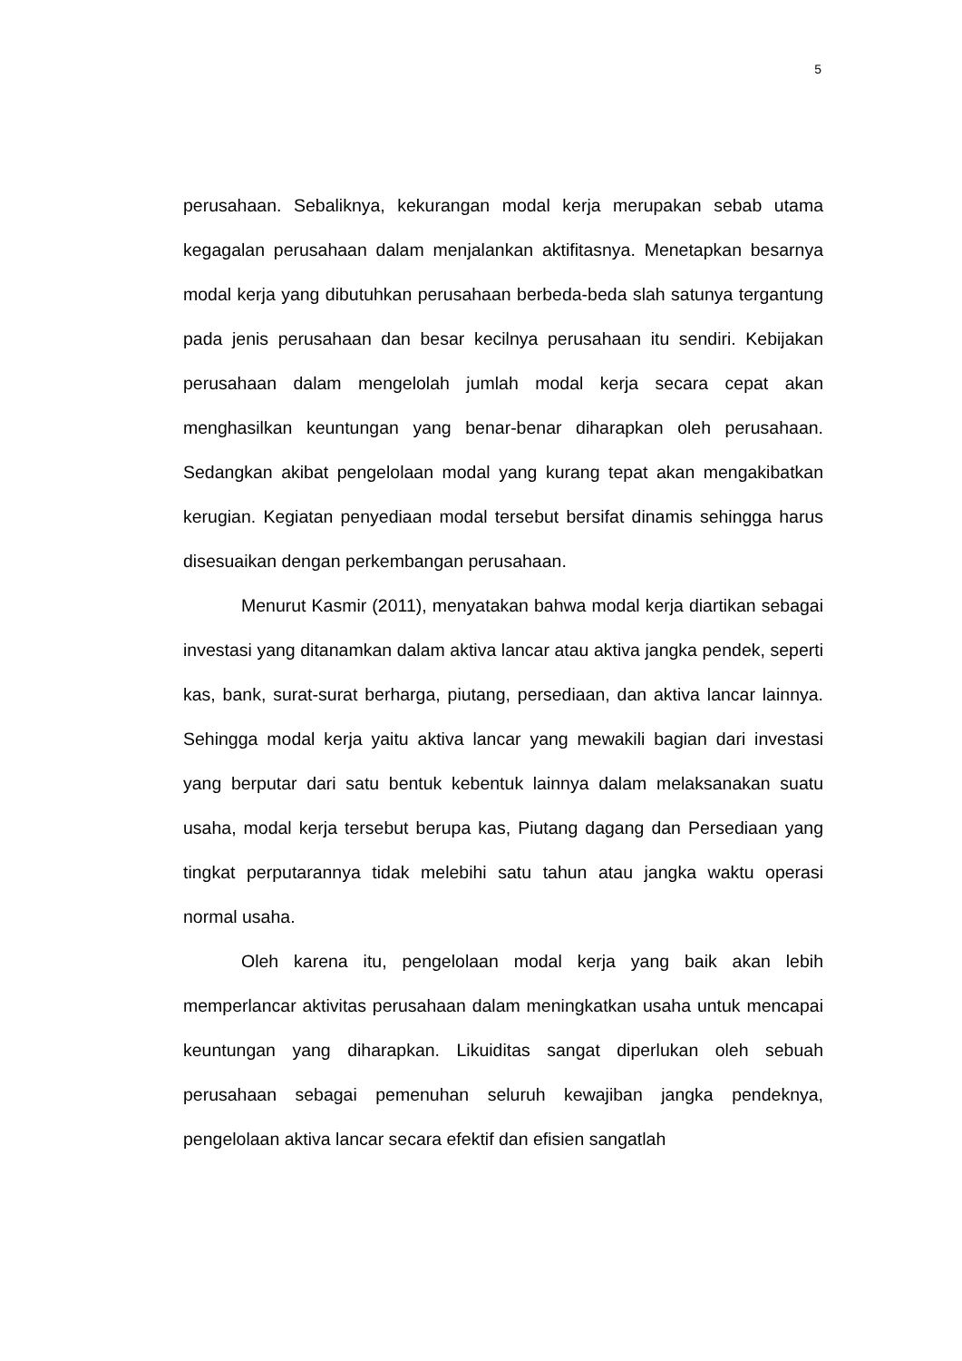5
perusahaan. Sebaliknya, kekurangan modal kerja merupakan sebab utama kegagalan perusahaan dalam menjalankan aktifitasnya. Menetapkan besarnya modal kerja yang dibutuhkan perusahaan berbeda-beda slah satunya tergantung pada jenis perusahaan dan besar kecilnya perusahaan itu sendiri. Kebijakan perusahaan dalam mengelolah jumlah modal kerja secara cepat akan menghasilkan keuntungan yang benar-benar diharapkan oleh perusahaan. Sedangkan akibat pengelolaan modal yang kurang tepat akan mengakibatkan kerugian. Kegiatan penyediaan modal tersebut bersifat dinamis sehingga harus disesuaikan dengan perkembangan perusahaan.
Menurut Kasmir (2011), menyatakan bahwa modal kerja diartikan sebagai investasi yang ditanamkan dalam aktiva lancar atau aktiva jangka pendek, seperti kas, bank, surat-surat berharga, piutang, persediaan, dan aktiva lancar lainnya. Sehingga modal kerja yaitu aktiva lancar yang mewakili bagian dari investasi yang berputar dari satu bentuk kebentuk lainnya dalam melaksanakan suatu usaha, modal kerja tersebut berupa kas, Piutang dagang dan Persediaan yang tingkat perputarannya tidak melebihi satu tahun atau jangka waktu operasi normal usaha.
Oleh karena itu, pengelolaan modal kerja yang baik akan lebih memperlancar aktivitas perusahaan dalam meningkatkan usaha untuk mencapai keuntungan yang diharapkan. Likuiditas sangat diperlukan oleh sebuah perusahaan sebagai pemenuhan seluruh kewajiban jangka pendeknya, pengelolaan aktiva lancar secara efektif dan efisien sangatlah